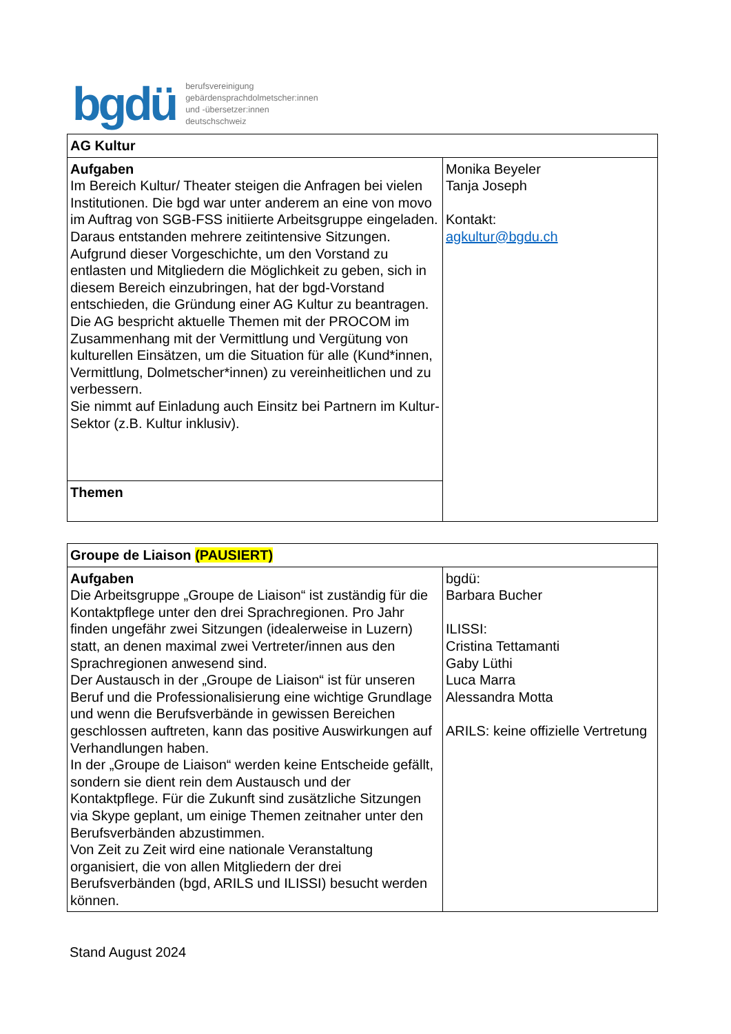bgdü
berufsvereinigung
gebärdensprachdolmetscher:innen
und -übersetzer:innen
deutschschweiz
| AG Kultur | |
| Aufgaben Im Bereich Kultur/ Theater steigen die Anfragen bei vielen Institutionen. Die bgd war unter anderem an eine von movo im Auftrag von SGB-FSS initiierte Arbeitsgruppe eingeladen. Daraus entstanden mehrere zeitintensive Sitzungen. Aufgrund dieser Vorgeschichte, um den Vorstand zu entlasten und Mitgliedern die Möglichkeit zu geben, sich in diesem Bereich einzubringen, hat der bgd-Vorstand entschieden, die Gründung einer AG Kultur zu beantragen. Die AG bespricht aktuelle Themen mit der PROCOM im Zusammenhang mit der Vermittlung und Vergütung von kulturellen Einsätzen, um die Situation für alle (Kund*innen, Vermittlung, Dolmetscher*innen) zu vereinheitlichen und zu verbessern. Sie nimmt auf Einladung auch Einsitz bei Partnern im Kultur-Sektor (z.B. Kultur inklusiv). | Monika Beyeler Tanja Joseph Kontakt: agkultur@bgdu.ch |
| Themen | |
| Groupe de Liaison (PAUSIERT) | |
| Aufgaben Die Arbeitsgruppe „Groupe de Liaison“ ist zuständig für die Kontaktpflege unter den drei Sprachregionen. Pro Jahr finden ungefähr zwei Sitzungen (idealerweise in Luzern) statt, an denen maximal zwei Vertreter/innen aus den Sprachregionen anwesend sind. Der Austausch in der „Groupe de Liaison“ ist für unseren Beruf und die Professionalisierung eine wichtige Grundlage und wenn die Berufsverbände in gewissen Bereichen geschlossen auftreten, kann das positive Auswirkungen auf Verhandlungen haben. In der „Groupe de Liaison“ werden keine Entscheide gefällt, sondern sie dient rein dem Austausch und der Kontaktpflege. Für die Zukunft sind zusätzliche Sitzungen via Skype geplant, um einige Themen zeitnaher unter den Berufsverbänden abzustimmen. Von Zeit zu Zeit wird eine nationale Veranstaltung organisiert, die von allen Mitgliedern der drei Berufsverbänden (bgd, ARILS und ILISSI) besucht werden können. | bgdü: Barbara Bucher ILISSI: Cristina Tettamanti Gaby Lüthi Luca Marra Alessandra Motta ARILS: keine offizielle Vertretung |
Stand August 2024